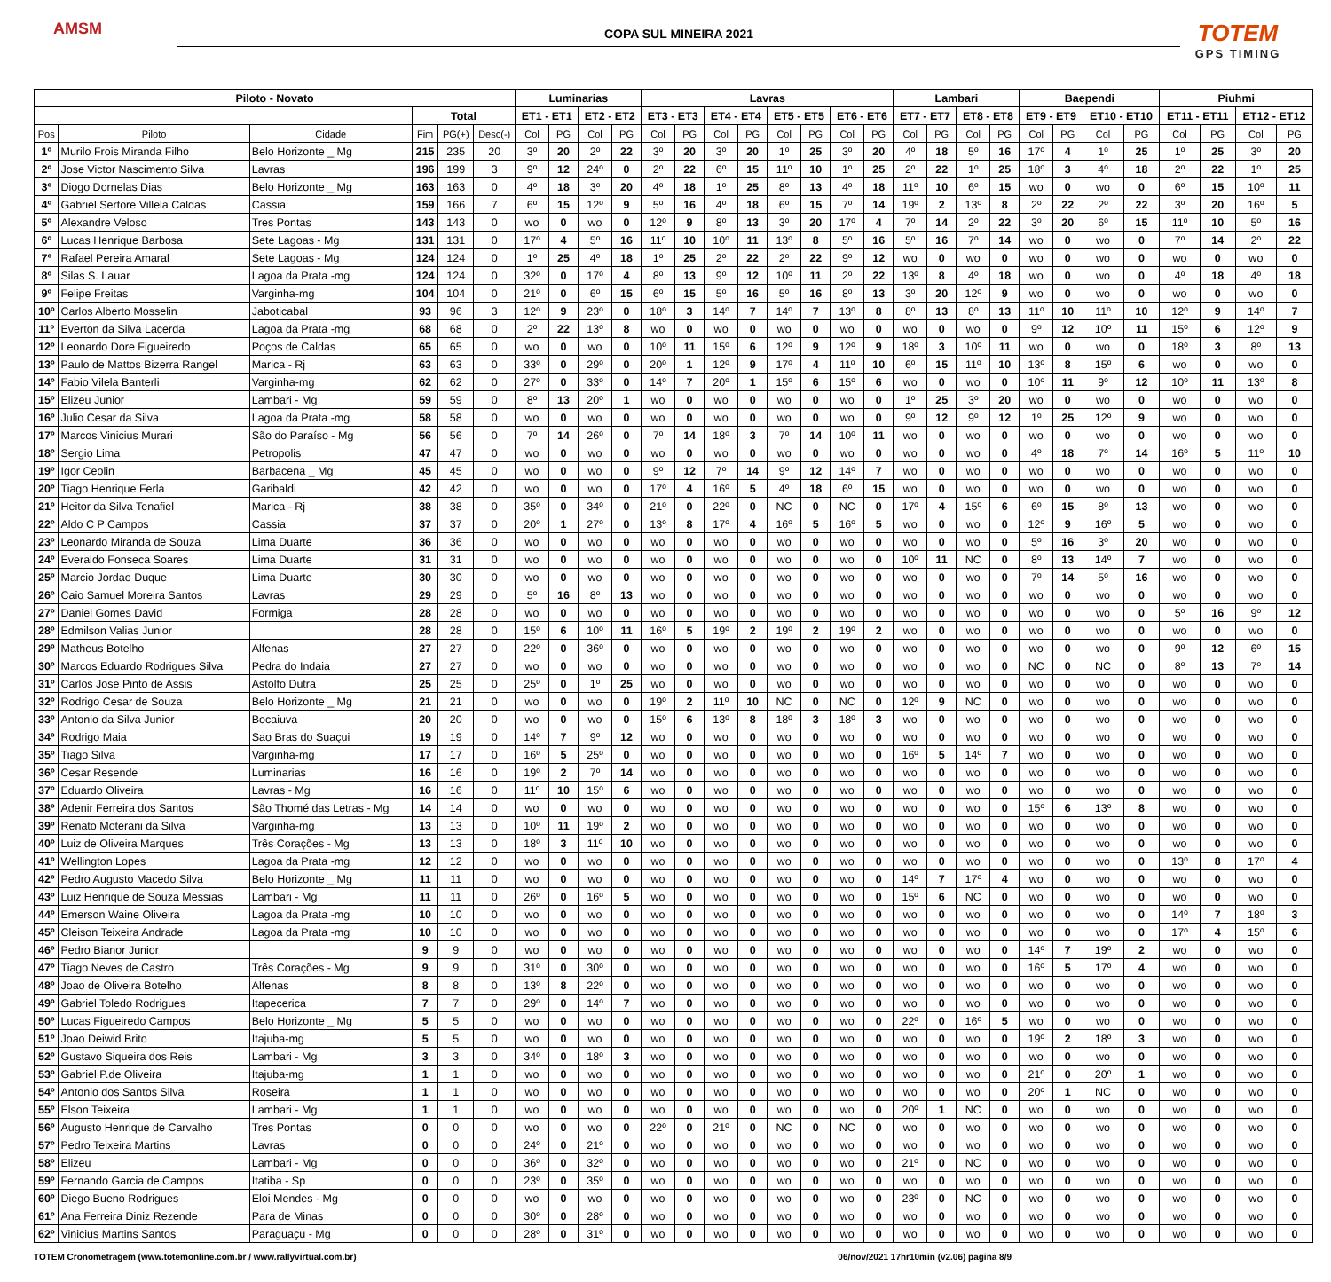AMSM
COPA SUL MINEIRA 2021
TOTEM
GPS TIMING
| Piloto - Novato | | | | | | Luminarias | | | | Lavras | | | | | | | | Lambari | | | | Baependi | | | | Piuhmi | | | |
| --- | --- | --- | --- | --- | --- | --- | --- | --- | --- | --- | --- | --- | --- | --- | --- | --- | --- | --- | --- | --- | --- | --- | --- | --- | --- | --- | --- | --- | --- |
| | | | Total | | | ET1 - ET1 | | ET2 - ET2 | | ET3 - ET3 | | ET4 - ET4 | | ET5 - ET5 | | ET6 - ET6 | | ET7 - ET7 | | ET8 - ET8 | | ET9 - ET9 | | ET10 - ET10 | | ET11 - ET11 | | ET12 - ET12 | |
| Pos | Piloto | Cidade | Fim | PG(+) | Desc(-) | Col | PG | Col | PG | Col | PG | Col | PG | Col | PG | Col | PG | Col | PG | Col | PG | Col | PG | Col | PG | Col | PG | Col | PG |
| 1º | Murilo Frois Miranda Filho | Belo Horizonte _ Mg | 215 | 235 | 20 | 3º | 20 | 2º | 22 | 3º | 20 | 3º | 20 | 1º | 25 | 3º | 20 | 4º | 18 | 5º | 16 | 17º | 4 | 1º | 25 | 1º | 25 | 3º | 20 |
| 2º | Jose Victor Nascimento Silva | Lavras | 196 | 199 | 3 | 9º | 12 | 24º | 0 | 2º | 22 | 6º | 15 | 11º | 10 | 1º | 25 | 2º | 22 | 1º | 25 | 18º | 3 | 4º | 18 | 2º | 22 | 1º | 25 |
| 3º | Diogo Dornelas Dias | Belo Horizonte _ Mg | 163 | 163 | 0 | 4º | 18 | 3º | 20 | 4º | 18 | 1º | 25 | 8º | 13 | 4º | 18 | 11º | 10 | 6º | 15 | wo | 0 | wo | 0 | 6º | 15 | 10º | 11 |
| 4º | Gabriel Sertore Villela Caldas | Cassia | 159 | 166 | 7 | 6º | 15 | 12º | 9 | 5º | 16 | 4º | 18 | 6º | 15 | 7º | 14 | 19º | 2 | 13º | 8 | 2º | 22 | 2º | 22 | 3º | 20 | 16º | 5 |
| 5º | Alexandre Veloso | Tres Pontas | 143 | 143 | 0 | wo | 0 | wo | 0 | 12º | 9 | 8º | 13 | 3º | 20 | 17º | 4 | 7º | 14 | 2º | 22 | 3º | 20 | 6º | 15 | 11º | 10 | 5º | 16 |
| 6º | Lucas Henrique Barbosa | Sete Lagoas - Mg | 131 | 131 | 0 | 17º | 4 | 5º | 16 | 11º | 10 | 10º | 11 | 13º | 8 | 5º | 16 | 5º | 16 | 7º | 14 | wo | 0 | wo | 0 | 7º | 14 | 2º | 22 |
| 7º | Rafael Pereira Amaral | Sete Lagoas - Mg | 124 | 124 | 0 | 1º | 25 | 4º | 18 | 1º | 25 | 2º | 22 | 2º | 22 | 9º | 12 | wo | 0 | wo | 0 | wo | 0 | wo | 0 | wo | 0 | wo | 0 |
| 8º | Silas S. Lauar | Lagoa da Prata -mg | 124 | 124 | 0 | 32º | 0 | 17º | 4 | 8º | 13 | 9º | 12 | 10º | 11 | 2º | 22 | 13º | 8 | 4º | 18 | wo | 0 | wo | 0 | 4º | 18 | 4º | 18 |
| 9º | Felipe Freitas | Varginha-mg | 104 | 104 | 0 | 21º | 0 | 6º | 15 | 6º | 15 | 5º | 16 | 5º | 16 | 8º | 13 | 3º | 20 | 12º | 9 | wo | 0 | wo | 0 | wo | 0 | wo | 0 |
| 10º | Carlos Alberto Mosselin | Jaboticabal | 93 | 96 | 3 | 12º | 9 | 23º | 0 | 18º | 3 | 14º | 7 | 14º | 7 | 13º | 8 | 8º | 13 | 8º | 13 | 11º | 10 | 11º | 10 | 12º | 9 | 14º | 7 |
| 11º | Everton da Silva Lacerda | Lagoa da Prata -mg | 68 | 68 | 0 | 2º | 22 | 13º | 8 | wo | 0 | wo | 0 | wo | 0 | wo | 0 | wo | 0 | wo | 0 | 9º | 12 | 10º | 11 | 15º | 6 | 12º | 9 |
| 12º | Leonardo Dore Figueiredo | Poços de Caldas | 65 | 65 | 0 | wo | 0 | wo | 0 | 10º | 11 | 15º | 6 | 12º | 9 | 12º | 9 | 18º | 3 | 10º | 11 | wo | 0 | wo | 0 | 18º | 3 | 8º | 13 |
| 13º | Paulo de Mattos Bizerra Rangel | Marica - Rj | 63 | 63 | 0 | 33º | 0 | 29º | 0 | 20º | 1 | 12º | 9 | 17º | 4 | 11º | 10 | 6º | 15 | 11º | 10 | 13º | 8 | 15º | 6 | wo | 0 | wo | 0 |
| 14º | Fabio Vilela Banterli | Varginha-mg | 62 | 62 | 0 | 27º | 0 | 33º | 0 | 14º | 7 | 20º | 1 | 15º | 6 | 15º | 6 | wo | 0 | wo | 0 | 10º | 11 | 9º | 12 | 10º | 11 | 13º | 8 |
| 15º | Elizeu Junior | Lambari - Mg | 59 | 59 | 0 | 8º | 13 | 20º | 1 | wo | 0 | wo | 0 | wo | 0 | wo | 0 | 1º | 25 | 3º | 20 | wo | 0 | wo | 0 | wo | 0 | wo | 0 |
| 16º | Julio Cesar da Silva | Lagoa da Prata -mg | 58 | 58 | 0 | wo | 0 | wo | 0 | wo | 0 | wo | 0 | wo | 0 | wo | 0 | 9º | 12 | 9º | 12 | 1º | 25 | 12º | 9 | wo | 0 | wo | 0 |
| 17º | Marcos Vinicius Murari | São do Paraíso - Mg | 56 | 56 | 0 | 7º | 14 | 26º | 0 | 7º | 14 | 18º | 3 | 7º | 14 | 10º | 11 | wo | 0 | wo | 0 | wo | 0 | wo | 0 | wo | 0 | wo | 0 |
| 18º | Sergio Lima | Petropolis | 47 | 47 | 0 | wo | 0 | wo | 0 | wo | 0 | wo | 0 | wo | 0 | wo | 0 | wo | 0 | wo | 0 | 4º | 18 | 7º | 14 | 16º | 5 | 11º | 10 |
| 19º | Igor Ceolin | Barbacena _ Mg | 45 | 45 | 0 | wo | 0 | wo | 0 | 9º | 12 | 7º | 14 | 9º | 12 | 14º | 7 | wo | 0 | wo | 0 | wo | 0 | wo | 0 | wo | 0 | wo | 0 |
| 20º | Tiago Henrique Ferla | Garibaldi | 42 | 42 | 0 | wo | 0 | wo | 0 | 17º | 4 | 16º | 5 | 4º | 18 | 6º | 15 | wo | 0 | wo | 0 | wo | 0 | wo | 0 | wo | 0 | wo | 0 |
| 21º | Heitor da Silva Tenafiel | Marica - Rj | 38 | 38 | 0 | 35º | 0 | 34º | 0 | 21º | 0 | 22º | 0 | NC | 0 | NC | 0 | 17º | 4 | 15º | 6 | 6º | 15 | 8º | 13 | wo | 0 | wo | 0 |
| 22º | Aldo C P Campos | Cassia | 37 | 37 | 0 | 20º | 1 | 27º | 0 | 13º | 8 | 17º | 4 | 16º | 5 | 16º | 5 | wo | 0 | wo | 0 | 12º | 9 | 16º | 5 | wo | 0 | wo | 0 |
| 23º | Leonardo Miranda de Souza | Lima Duarte | 36 | 36 | 0 | wo | 0 | wo | 0 | wo | 0 | wo | 0 | wo | 0 | wo | 0 | wo | 0 | wo | 0 | 5º | 16 | 3º | 20 | wo | 0 | wo | 0 |
| 24º | Everaldo Fonseca Soares | Lima Duarte | 31 | 31 | 0 | wo | 0 | wo | 0 | wo | 0 | wo | 0 | wo | 0 | wo | 0 | 10º | 11 | NC | 0 | 8º | 13 | 14º | 7 | wo | 0 | wo | 0 |
| 25º | Marcio Jordao Duque | Lima Duarte | 30 | 30 | 0 | wo | 0 | wo | 0 | wo | 0 | wo | 0 | wo | 0 | wo | 0 | wo | 0 | wo | 0 | 7º | 14 | 5º | 16 | wo | 0 | wo | 0 |
| 26º | Caio Samuel Moreira Santos | Lavras | 29 | 29 | 0 | 5º | 16 | 8º | 13 | wo | 0 | wo | 0 | wo | 0 | wo | 0 | wo | 0 | wo | 0 | wo | 0 | wo | 0 | wo | 0 | wo | 0 |
| 27º | Daniel Gomes David | Formiga | 28 | 28 | 0 | wo | 0 | wo | 0 | wo | 0 | wo | 0 | wo | 0 | wo | 0 | wo | 0 | wo | 0 | wo | 0 | wo | 0 | 5º | 16 | 9º | 12 |
| 28º | Edmilson Valias Junior | | 28 | 28 | 0 | 15º | 6 | 10º | 11 | 16º | 5 | 19º | 2 | 19º | 2 | 19º | 2 | wo | 0 | wo | 0 | wo | 0 | wo | 0 | wo | 0 | wo | 0 |
| 29º | Matheus Botelho | Alfenas | 27 | 27 | 0 | 22º | 0 | 36º | 0 | wo | 0 | wo | 0 | wo | 0 | wo | 0 | wo | 0 | wo | 0 | wo | 0 | wo | 0 | 9º | 12 | 6º | 15 |
| 30º | Marcos Eduardo Rodrigues Silva | Pedra do Indaia | 27 | 27 | 0 | wo | 0 | wo | 0 | wo | 0 | wo | 0 | wo | 0 | wo | 0 | wo | 0 | wo | 0 | NC | 0 | NC | 0 | 8º | 13 | 7º | 14 |
| 31º | Carlos Jose Pinto de Assis | Astolfo Dutra | 25 | 25 | 0 | 25º | 0 | 1º | 25 | wo | 0 | wo | 0 | wo | 0 | wo | 0 | wo | 0 | wo | 0 | wo | 0 | wo | 0 | wo | 0 | wo | 0 |
| 32º | Rodrigo Cesar de Souza | Belo Horizonte _ Mg | 21 | 21 | 0 | wo | 0 | wo | 0 | 19º | 2 | 11º | 10 | NC | 0 | NC | 0 | 12º | 9 | NC | 0 | wo | 0 | wo | 0 | wo | 0 | wo | 0 |
| 33º | Antonio da Silva Junior | Bocaiuva | 20 | 20 | 0 | wo | 0 | wo | 0 | 15º | 6 | 13º | 8 | 18º | 3 | 18º | 3 | wo | 0 | wo | 0 | wo | 0 | wo | 0 | wo | 0 | wo | 0 |
| 34º | Rodrigo Maia | Sao Bras do Suaçui | 19 | 19 | 0 | 14º | 7 | 9º | 12 | wo | 0 | wo | 0 | wo | 0 | wo | 0 | wo | 0 | wo | 0 | wo | 0 | wo | 0 | wo | 0 | wo | 0 |
| 35º | Tiago Silva | Varginha-mg | 17 | 17 | 0 | 16º | 5 | 25º | 0 | wo | 0 | wo | 0 | wo | 0 | wo | 0 | 16º | 5 | 14º | 7 | wo | 0 | wo | 0 | wo | 0 | wo | 0 |
| 36º | Cesar Resende | Luminarias | 16 | 16 | 0 | 19º | 2 | 7º | 14 | wo | 0 | wo | 0 | wo | 0 | wo | 0 | wo | 0 | wo | 0 | wo | 0 | wo | 0 | wo | 0 | wo | 0 |
| 37º | Eduardo Oliveira | Lavras - Mg | 16 | 16 | 0 | 11º | 10 | 15º | 6 | wo | 0 | wo | 0 | wo | 0 | wo | 0 | wo | 0 | wo | 0 | wo | 0 | wo | 0 | wo | 0 | wo | 0 |
| 38º | Adenir Ferreira dos Santos | São Thomé das Letras - Mg | 14 | 14 | 0 | wo | 0 | wo | 0 | wo | 0 | wo | 0 | wo | 0 | wo | 0 | wo | 0 | wo | 0 | 15º | 6 | 13º | 8 | wo | 0 | wo | 0 |
| 39º | Renato Moterani da Silva | Varginha-mg | 13 | 13 | 0 | 10º | 11 | 19º | 2 | wo | 0 | wo | 0 | wo | 0 | wo | 0 | wo | 0 | wo | 0 | wo | 0 | wo | 0 | wo | 0 | wo | 0 |
| 40º | Luiz de Oliveira Marques | Três Corações - Mg | 13 | 13 | 0 | 18º | 3 | 11º | 10 | wo | 0 | wo | 0 | wo | 0 | wo | 0 | wo | 0 | wo | 0 | wo | 0 | wo | 0 | wo | 0 | wo | 0 |
| 41º | Wellington Lopes | Lagoa da Prata -mg | 12 | 12 | 0 | wo | 0 | wo | 0 | wo | 0 | wo | 0 | wo | 0 | wo | 0 | wo | 0 | wo | 0 | wo | 0 | wo | 0 | 13º | 8 | 17º | 4 |
| 42º | Pedro Augusto Macedo Silva | Belo Horizonte _ Mg | 11 | 11 | 0 | wo | 0 | wo | 0 | wo | 0 | wo | 0 | wo | 0 | wo | 0 | 14º | 7 | 17º | 4 | wo | 0 | wo | 0 | wo | 0 | wo | 0 |
| 43º | Luiz Henrique de Souza Messias | Lambari - Mg | 11 | 11 | 0 | 26º | 0 | 16º | 5 | wo | 0 | wo | 0 | wo | 0 | wo | 0 | 15º | 6 | NC | 0 | wo | 0 | wo | 0 | wo | 0 | wo | 0 |
| 44º | Emerson Waine Oliveira | Lagoa da Prata -mg | 10 | 10 | 0 | wo | 0 | wo | 0 | wo | 0 | wo | 0 | wo | 0 | wo | 0 | wo | 0 | wo | 0 | wo | 0 | wo | 0 | 14º | 7 | 18º | 3 |
| 45º | Cleison Teixeira Andrade | Lagoa da Prata -mg | 10 | 10 | 0 | wo | 0 | wo | 0 | wo | 0 | wo | 0 | wo | 0 | wo | 0 | wo | 0 | wo | 0 | wo | 0 | wo | 0 | 17º | 4 | 15º | 6 |
| 46º | Pedro Bianor Junior | | 9 | 9 | 0 | wo | 0 | wo | 0 | wo | 0 | wo | 0 | wo | 0 | wo | 0 | wo | 0 | wo | 0 | 14º | 7 | 19º | 2 | wo | 0 | wo | 0 |
| 47º | Tiago Neves de Castro | Três Corações - Mg | 9 | 9 | 0 | 31º | 0 | 30º | 0 | wo | 0 | wo | 0 | wo | 0 | wo | 0 | wo | 0 | wo | 0 | 16º | 5 | 17º | 4 | wo | 0 | wo | 0 |
| 48º | Joao de Oliveira Botelho | Alfenas | 8 | 8 | 0 | 13º | 8 | 22º | 0 | wo | 0 | wo | 0 | wo | 0 | wo | 0 | wo | 0 | wo | 0 | wo | 0 | wo | 0 | wo | 0 | wo | 0 |
| 49º | Gabriel Toledo Rodrigues | Itapecerica | 7 | 7 | 0 | 29º | 0 | 14º | 7 | wo | 0 | wo | 0 | wo | 0 | wo | 0 | wo | 0 | wo | 0 | wo | 0 | wo | 0 | wo | 0 | wo | 0 |
| 50º | Lucas Figueiredo Campos | Belo Horizonte _ Mg | 5 | 5 | 0 | wo | 0 | wo | 0 | wo | 0 | wo | 0 | wo | 0 | wo | 0 | 22º | 0 | 16º | 5 | wo | 0 | wo | 0 | wo | 0 | wo | 0 |
| 51º | Joao Deiwid Brito | Itajuba-mg | 5 | 5 | 0 | wo | 0 | wo | 0 | wo | 0 | wo | 0 | wo | 0 | wo | 0 | wo | 0 | wo | 0 | 19º | 2 | 18º | 3 | wo | 0 | wo | 0 |
| 52º | Gustavo Siqueira dos Reis | Lambari - Mg | 3 | 3 | 0 | 34º | 0 | 18º | 3 | wo | 0 | wo | 0 | wo | 0 | wo | 0 | wo | 0 | wo | 0 | wo | 0 | wo | 0 | wo | 0 | wo | 0 |
| 53º | Gabriel P.de Oliveira | Itajuba-mg | 1 | 1 | 0 | wo | 0 | wo | 0 | wo | 0 | wo | 0 | wo | 0 | wo | 0 | wo | 0 | wo | 0 | 21º | 0 | 20º | 1 | wo | 0 | wo | 0 |
| 54º | Antonio dos Santos Silva | Roseira | 1 | 1 | 0 | wo | 0 | wo | 0 | wo | 0 | wo | 0 | wo | 0 | wo | 0 | wo | 0 | wo | 0 | 20º | 1 | NC | 0 | wo | 0 | wo | 0 |
| 55º | Elson Teixeira | Lambari - Mg | 1 | 1 | 0 | wo | 0 | wo | 0 | wo | 0 | wo | 0 | wo | 0 | wo | 0 | 20º | 1 | NC | 0 | wo | 0 | wo | 0 | wo | 0 | wo | 0 |
| 56º | Augusto Henrique de Carvalho | Tres Pontas | 0 | 0 | 0 | wo | 0 | wo | 0 | 22º | 0 | 21º | 0 | NC | 0 | NC | 0 | wo | 0 | wo | 0 | wo | 0 | wo | 0 | wo | 0 | wo | 0 |
| 57º | Pedro Teixeira Martins | Lavras | 0 | 0 | 0 | 24º | 0 | 21º | 0 | wo | 0 | wo | 0 | wo | 0 | wo | 0 | wo | 0 | wo | 0 | wo | 0 | wo | 0 | wo | 0 | wo | 0 |
| 58º | Elizeu | Lambari - Mg | 0 | 0 | 0 | 36º | 0 | 32º | 0 | wo | 0 | wo | 0 | wo | 0 | wo | 0 | 21º | 0 | NC | 0 | wo | 0 | wo | 0 | wo | 0 | wo | 0 |
| 59º | Fernando Garcia de Campos | Itatiba - Sp | 0 | 0 | 0 | 23º | 0 | 35º | 0 | wo | 0 | wo | 0 | wo | 0 | wo | 0 | wo | 0 | wo | 0 | wo | 0 | wo | 0 | wo | 0 | wo | 0 |
| 60º | Diego Bueno Rodrigues | Eloi Mendes - Mg | 0 | 0 | 0 | wo | 0 | wo | 0 | wo | 0 | wo | 0 | wo | 0 | wo | 0 | 23º | 0 | NC | 0 | wo | 0 | wo | 0 | wo | 0 | wo | 0 |
| 61º | Ana Ferreira Diniz Rezende | Para de Minas | 0 | 0 | 0 | 30º | 0 | 28º | 0 | wo | 0 | wo | 0 | wo | 0 | wo | 0 | wo | 0 | wo | 0 | wo | 0 | wo | 0 | wo | 0 | wo | 0 |
| 62º | Vinicius Martins Santos | Paraguaçu - Mg | 0 | 0 | 0 | 28º | 0 | 31º | 0 | wo | 0 | wo | 0 | wo | 0 | wo | 0 | wo | 0 | wo | 0 | wo | 0 | wo | 0 | wo | 0 | wo | 0 |
TOTEM Cronometragem (www.totemonline.com.br / www.rallyvirtual.com.br) 06/nov/2021 17hr10min (v2.06) pagina 8/9